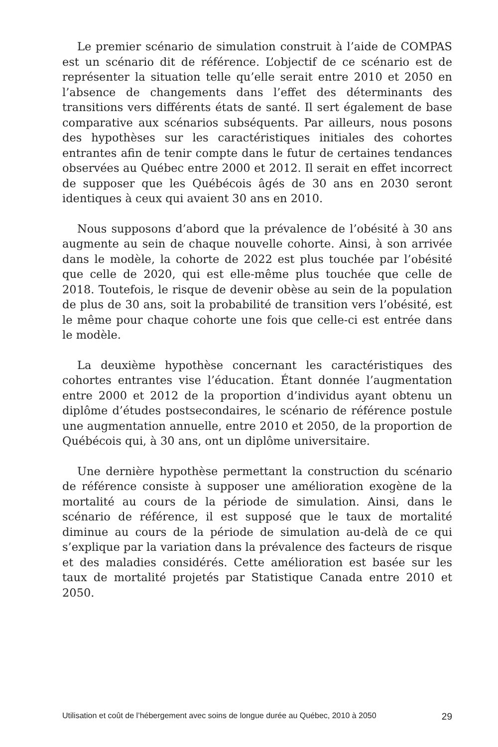Le premier scénario de simulation construit à l’aide de COMPAS est un scénario dit de référence. L’objectif de ce scénario est de représenter la situation telle qu’elle serait entre 2010 et 2050 en l’absence de changements dans l’effet des déterminants des transitions vers différents états de santé. Il sert également de base comparative aux scénarios subséquents. Par ailleurs, nous posons des hypothèses sur les caractéristiques initiales des cohortes entrantes afin de tenir compte dans le futur de certaines tendances observées au Québec entre 2000 et 2012. Il serait en effet incorrect de supposer que les Québécois âgés de 30 ans en 2030 seront identiques à ceux qui avaient 30 ans en 2010.
Nous supposons d’abord que la prévalence de l’obésité à 30 ans augmente au sein de chaque nouvelle cohorte. Ainsi, à son arrivée dans le modèle, la cohorte de 2022 est plus touchée par l’obésité que celle de 2020, qui est elle-même plus touchée que celle de 2018. Toutefois, le risque de devenir obèse au sein de la population de plus de 30 ans, soit la probabilité de transition vers l’obésité, est le même pour chaque cohorte une fois que celle-ci est entrée dans le modèle.
La deuxième hypothèse concernant les caractéristiques des cohortes entrantes vise l’éducation. Étant donnée l’augmentation entre 2000 et 2012 de la proportion d’individus ayant obtenu un diplôme d’études postsecondaires, le scénario de référence postule une augmentation annuelle, entre 2010 et 2050, de la proportion de Québécois qui, à 30 ans, ont un diplôme universitaire.
Une dernière hypothèse permettant la construction du scénario de référence consiste à supposer une amélioration exogène de la mortalité au cours de la période de simulation. Ainsi, dans le scénario de référence, il est supposé que le taux de mortalité diminue au cours de la période de simulation au-delà de ce qui s’explique par la variation dans la prévalence des facteurs de risque et des maladies considérés. Cette amélioration est basée sur les taux de mortalité projetés par Statistique Canada entre 2010 et 2050.
Utilisation et coût de l’hébergement avec soins de longue durée au Québec, 2010 à 2050 29